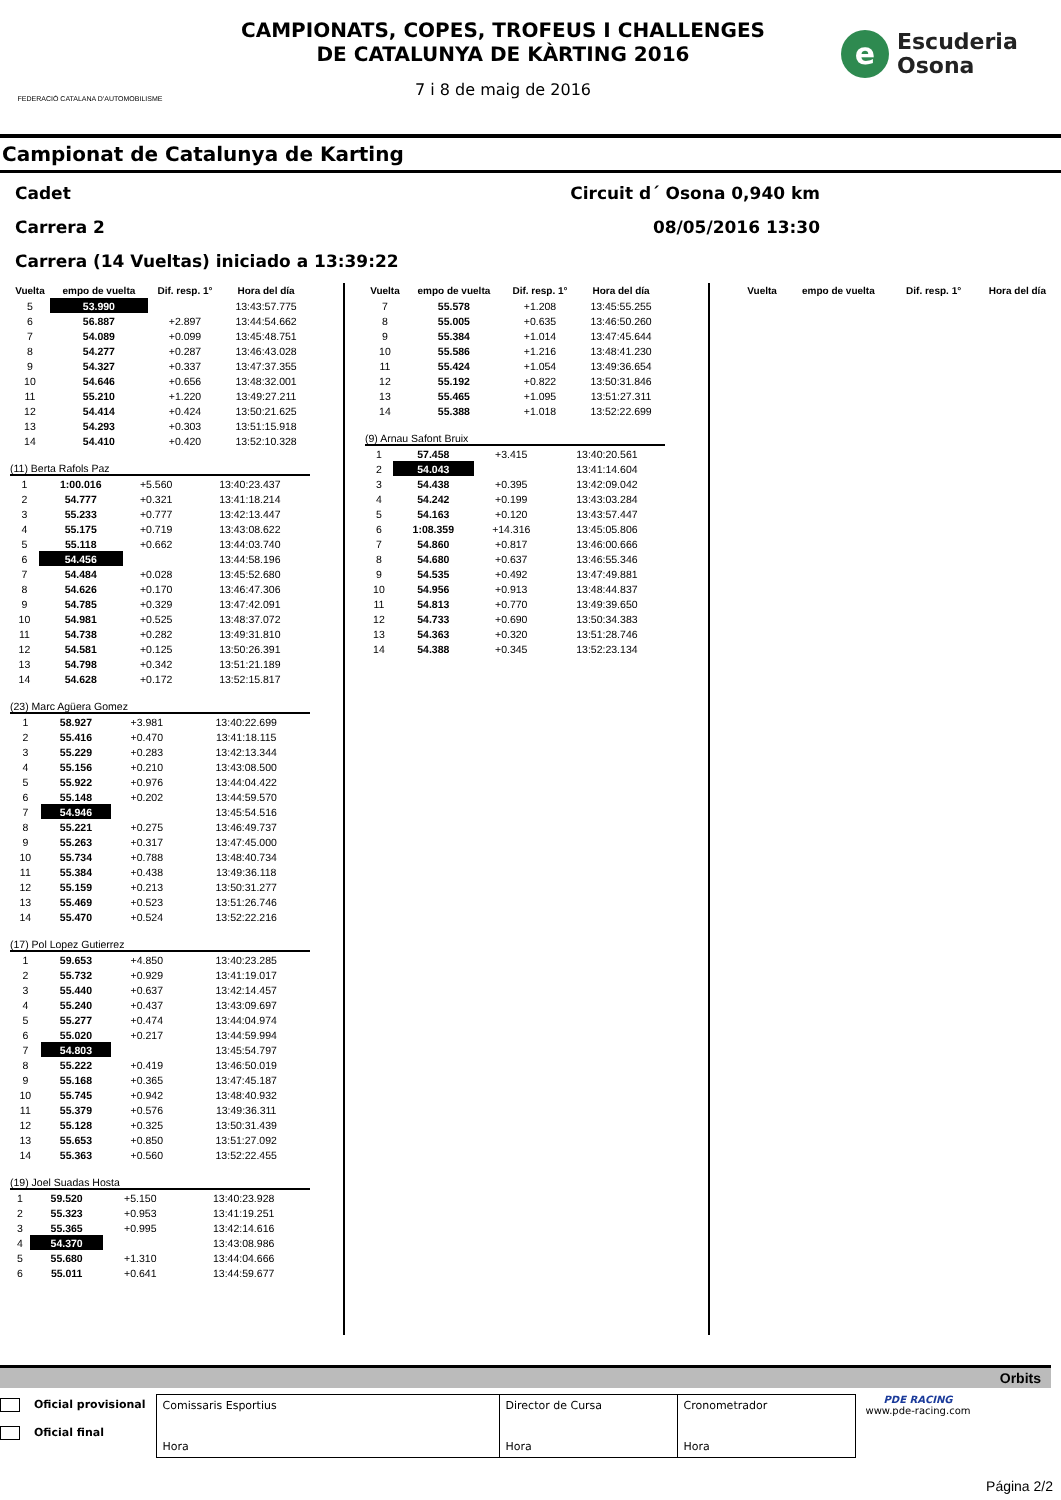FEDERACIÓ CATALANA D'AUTOMOBILISME
CAMPIONATS, COPES, TROFEUS I CHALLENGES
DE CATALUNYA DE KÀRTING 2016
7 i 8 de maig de 2016
e Escuderia
Osona
Campionat de Catalunya de Karting
Cadet Circuit d´ Osona 0,940 km
Carrera 2 08/05/2016 13:30
Carrera (14 Vueltas) iniciado a 13:39:22
| Vuelta | empo de vuelta | Dif. resp. 1° | Hora del día |
| --- | --- | --- | --- |
| 5 | 53.990 | | 13:43:57.775 |
| 6 | 56.887 | +2.897 | 13:44:54.662 |
| 7 | 54.089 | +0.099 | 13:45:48.751 |
| 8 | 54.277 | +0.287 | 13:46:43.028 |
| 9 | 54.327 | +0.337 | 13:47:37.355 |
| 10 | 54.646 | +0.656 | 13:48:32.001 |
| 11 | 55.210 | +1.220 | 13:49:27.211 |
| 12 | 54.414 | +0.424 | 13:50:21.625 |
| 13 | 54.293 | +0.303 | 13:51:15.918 |
| 14 | 54.410 | +0.420 | 13:52:10.328 |
(11) Berta Rafols Paz
| 1 | 1:00.016 | +5.560 | 13:40:23.437 |
| 2 | 54.777 | +0.321 | 13:41:18.214 |
| 3 | 55.233 | +0.777 | 13:42:13.447 |
| 4 | 55.175 | +0.719 | 13:43:08.622 |
| 5 | 55.118 | +0.662 | 13:44:03.740 |
| 6 | 54.456 | | 13:44:58.196 |
| 7 | 54.484 | +0.028 | 13:45:52.680 |
| 8 | 54.626 | +0.170 | 13:46:47.306 |
| 9 | 54.785 | +0.329 | 13:47:42.091 |
| 10 | 54.981 | +0.525 | 13:48:37.072 |
| 11 | 54.738 | +0.282 | 13:49:31.810 |
| 12 | 54.581 | +0.125 | 13:50:26.391 |
| 13 | 54.798 | +0.342 | 13:51:21.189 |
| 14 | 54.628 | +0.172 | 13:52:15.817 |
(23) Marc Agüera Gomez
| 1 | 58.927 | +3.981 | 13:40:22.699 |
| 2 | 55.416 | +0.470 | 13:41:18.115 |
| 3 | 55.229 | +0.283 | 13:42:13.344 |
| 4 | 55.156 | +0.210 | 13:43:08.500 |
| 5 | 55.922 | +0.976 | 13:44:04.422 |
| 6 | 55.148 | +0.202 | 13:44:59.570 |
| 7 | 54.946 | | 13:45:54.516 |
| 8 | 55.221 | +0.275 | 13:46:49.737 |
| 9 | 55.263 | +0.317 | 13:47:45.000 |
| 10 | 55.734 | +0.788 | 13:48:40.734 |
| 11 | 55.384 | +0.438 | 13:49:36.118 |
| 12 | 55.159 | +0.213 | 13:50:31.277 |
| 13 | 55.469 | +0.523 | 13:51:26.746 |
| 14 | 55.470 | +0.524 | 13:52:22.216 |
(17) Pol Lopez Gutierrez
| 1 | 59.653 | +4.850 | 13:40:23.285 |
| 2 | 55.732 | +0.929 | 13:41:19.017 |
| 3 | 55.440 | +0.637 | 13:42:14.457 |
| 4 | 55.240 | +0.437 | 13:43:09.697 |
| 5 | 55.277 | +0.474 | 13:44:04.974 |
| 6 | 55.020 | +0.217 | 13:44:59.994 |
| 7 | 54.803 | | 13:45:54.797 |
| 8 | 55.222 | +0.419 | 13:46:50.019 |
| 9 | 55.168 | +0.365 | 13:47:45.187 |
| 10 | 55.745 | +0.942 | 13:48:40.932 |
| 11 | 55.379 | +0.576 | 13:49:36.311 |
| 12 | 55.128 | +0.325 | 13:50:31.439 |
| 13 | 55.653 | +0.850 | 13:51:27.092 |
| 14 | 55.363 | +0.560 | 13:52:22.455 |
(19) Joel Suadas Hosta
| 1 | 59.520 | +5.150 | 13:40:23.928 |
| 2 | 55.323 | +0.953 | 13:41:19.251 |
| 3 | 55.365 | +0.995 | 13:42:14.616 |
| 4 | 54.370 | | 13:43:08.986 |
| 5 | 55.680 | +1.310 | 13:44:04.666 |
| 6 | 55.011 | +0.641 | 13:44:59.677 |
| Vuelta | empo de vuelta | Dif. resp. 1° | Hora del día |
| --- | --- | --- | --- |
| 7 | 55.578 | +1.208 | 13:45:55.255 |
| 8 | 55.005 | +0.635 | 13:46:50.260 |
| 9 | 55.384 | +1.014 | 13:47:45.644 |
| 10 | 55.586 | +1.216 | 13:48:41.230 |
| 11 | 55.424 | +1.054 | 13:49:36.654 |
| 12 | 55.192 | +0.822 | 13:50:31.846 |
| 13 | 55.465 | +1.095 | 13:51:27.311 |
| 14 | 55.388 | +1.018 | 13:52:22.699 |
(9) Arnau Safont Bruix
| 1 | 57.458 | +3.415 | 13:40:20.561 |
| 2 | 54.043 | | 13:41:14.604 |
| 3 | 54.438 | +0.395 | 13:42:09.042 |
| 4 | 54.242 | +0.199 | 13:43:03.284 |
| 5 | 54.163 | +0.120 | 13:43:57.447 |
| 6 | 1:08.359 | +14.316 | 13:45:05.806 |
| 7 | 54.860 | +0.817 | 13:46:00.666 |
| 8 | 54.680 | +0.637 | 13:46:55.346 |
| 9 | 54.535 | +0.492 | 13:47:49.881 |
| 10 | 54.956 | +0.913 | 13:48:44.837 |
| 11 | 54.813 | +0.770 | 13:49:39.650 |
| 12 | 54.733 | +0.690 | 13:50:34.383 |
| 13 | 54.363 | +0.320 | 13:51:28.746 |
| 14 | 54.388 | +0.345 | 13:52:23.134 |
| Vuelta | empo de vuelta | Dif. resp. 1° | Hora del día |
| --- | --- | --- | --- |
Orbits
Oficial provisional
Oficial final
Comissaris Esportius
Hora
Director de Cursa
Hora
Cronometrador
Hora
PDE RACING
www.pde-racing.com
Página 2/2